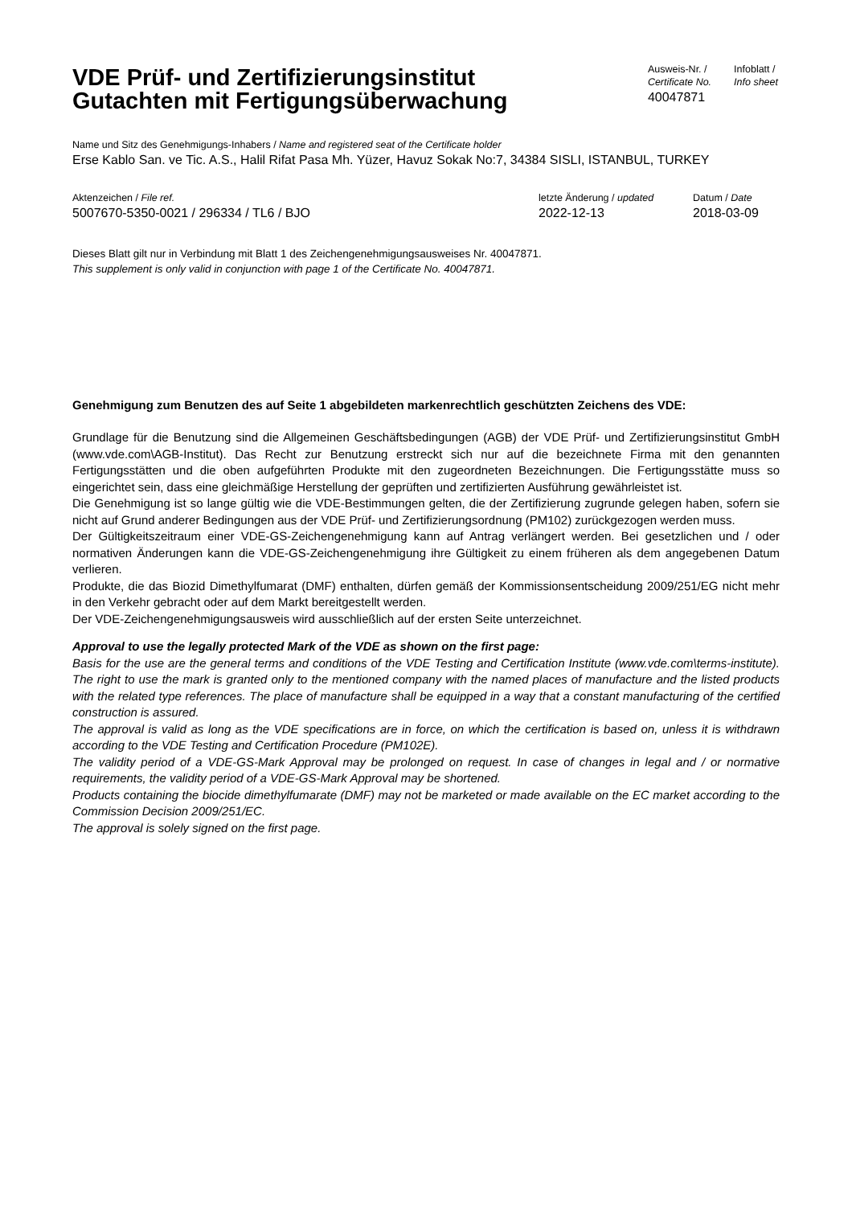VDE Prüf- und Zertifizierungsinstitut
Gutachten mit Fertigungsüberwachung
Ausweis-Nr. /
Certificate No.
40047871
Infoblatt /
Info sheet
Name und Sitz des Genehmigungs-Inhabers / Name and registered seat of the Certificate holder
Erse Kablo San. ve Tic. A.S., Halil Rifat Pasa Mh. Yüzer, Havuz Sokak No:7, 34384 SISLI, ISTANBUL, TURKEY
Aktenzeichen / File ref.
5007670-5350-0021 / 296334 / TL6 / BJO
letzte Änderung / updated
2022-12-13
Datum / Date
2018-03-09
Dieses Blatt gilt nur in Verbindung mit Blatt 1 des Zeichengenehmigungsausweises Nr. 40047871.
This supplement is only valid in conjunction with page 1 of the Certificate No. 40047871.
Genehmigung zum Benutzen des auf Seite 1 abgebildeten markenrechtlich geschützten Zeichens des VDE:
Grundlage für die Benutzung sind die Allgemeinen Geschäftsbedingungen (AGB) der VDE Prüf- und Zertifizierungsinstitut GmbH (www.vde.com\AGB-Institut). Das Recht zur Benutzung erstreckt sich nur auf die bezeichnete Firma mit den genannten Fertigungsstätten und die oben aufgeführten Produkte mit den zugeordneten Bezeichnungen. Die Fertigungsstätte muss so eingerichtet sein, dass eine gleichmäßige Herstellung der geprüften und zertifizierten Ausführung gewährleistet ist.
Die Genehmigung ist so lange gültig wie die VDE-Bestimmungen gelten, die der Zertifizierung zugrunde gelegen haben, sofern sie nicht auf Grund anderer Bedingungen aus der VDE Prüf- und Zertifizierungsordnung (PM102) zurückgezogen werden muss.
Der Gültigkeitszeitraum einer VDE-GS-Zeichengenehmigung kann auf Antrag verlängert werden. Bei gesetzlichen und / oder normativen Änderungen kann die VDE-GS-Zeichengenehmigung ihre Gültigkeit zu einem früheren als dem angegebenen Datum verlieren.
Produkte, die das Biozid Dimethylfumarat (DMF) enthalten, dürfen gemäß der Kommissionsentscheidung 2009/251/EG nicht mehr in den Verkehr gebracht oder auf dem Markt bereitgestellt werden.
Der VDE-Zeichengenehmigungsausweis wird ausschließlich auf der ersten Seite unterzeichnet.
Approval to use the legally protected Mark of the VDE as shown on the first page:
Basis for the use are the general terms and conditions of the VDE Testing and Certification Institute (www.vde.com\terms-institute). The right to use the mark is granted only to the mentioned company with the named places of manufacture and the listed products with the related type references. The place of manufacture shall be equipped in a way that a constant manufacturing of the certified construction is assured.
The approval is valid as long as the VDE specifications are in force, on which the certification is based on, unless it is withdrawn according to the VDE Testing and Certification Procedure (PM102E).
The validity period of a VDE-GS-Mark Approval may be prolonged on request. In case of changes in legal and / or normative requirements, the validity period of a VDE-GS-Mark Approval may be shortened.
Products containing the biocide dimethylfumarate (DMF) may not be marketed or made available on the EC market according to the Commission Decision 2009/251/EC.
The approval is solely signed on the first page.